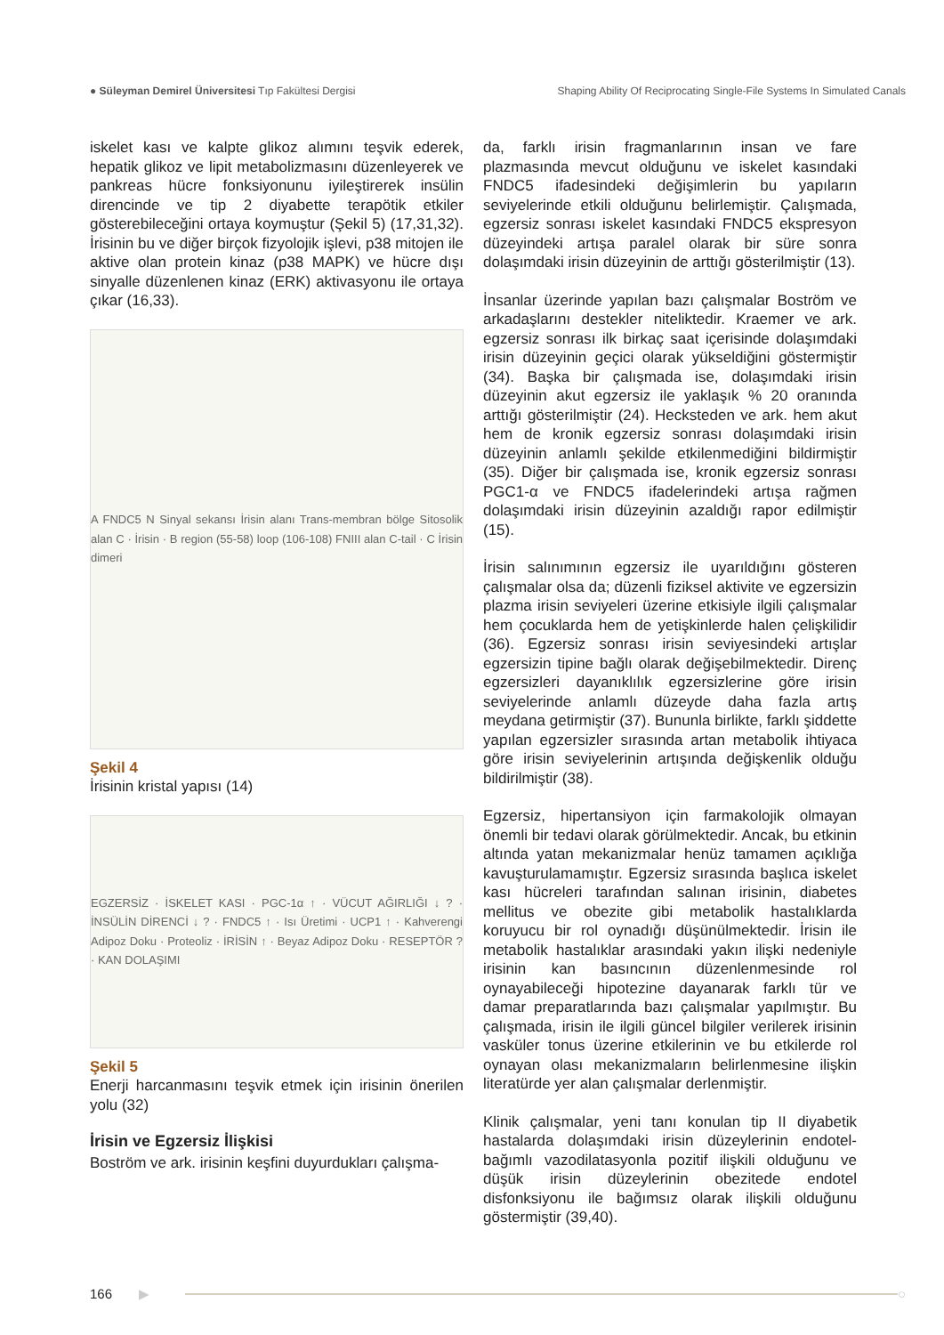● Süleyman Demirel Üniversitesi Tıp Fakültesi Dergisi
Shaping Ability Of Reciprocating Single-File Systems In Simulated Canals
iskelet kası ve kalpte glikoz alımını teşvik ederek, hepatik glikoz ve lipit metabolizmasını düzenleyerek ve pankreas hücre fonksiyonunu iyileştirerek insülin direncinde ve tip 2 diyabette terapötik etkiler gösterebileceğini ortaya koymuştur (Şekil 5) (17,31,32). İrisinin bu ve diğer birçok fizyolojik işlevi, p38 mitojen ile aktive olan protein kinaz (p38 MAPK) ve hücre dışı sinyalle düzenlenen kinaz (ERK) aktivasyonu ile ortaya çıkar (16,33).
A FNDC5 N Sinyal sekansı İrisin alanı Trans-membran bölge Sitosolik alan C · İrisin · B region (55-58) loop (106-108) FNIII alan C-tail · C İrisin dimeri
Şekil 4
İrisinin kristal yapısı (14)
EGZERSİZ · İSKELET KASI · PGC-1α ↑ · VÜCUT AĞIRLIĞI ↓ ? · İNSÜLİN DİRENCİ ↓ ? · FNDC5 ↑ · Isı Üretimi · UCP1 ↑ · Kahverengi Adipoz Doku · Proteoliz · İRİSİN ↑ · Beyaz Adipoz Doku · RESEPTÖR ? · KAN DOLAŞIMI
Şekil 5
Enerji harcanmasını teşvik etmek için irisinin önerilen yolu (32)
İrisin ve Egzersiz İlişkisi
Boström ve ark. irisinin keşfini duyurdukları çalışma-
da, farklı irisin fragmanlarının insan ve fare plazmasında mevcut olduğunu ve iskelet kasındaki FNDC5 ifadesindeki değişimlerin bu yapıların seviyelerinde etkili olduğunu belirlemiştir. Çalışmada, egzersiz sonrası iskelet kasındaki FNDC5 ekspresyon düzeyindeki artışa paralel olarak bir süre sonra dolaşımdaki irisin düzeyinin de arttığı gösterilmiştir (13).
İnsanlar üzerinde yapılan bazı çalışmalar Boström ve arkadaşlarını destekler niteliktedir. Kraemer ve ark. egzersiz sonrası ilk birkaç saat içerisinde dolaşımdaki irisin düzeyinin geçici olarak yükseldiğini göstermiştir (34). Başka bir çalışmada ise, dolaşımdaki irisin düzeyinin akut egzersiz ile yaklaşık % 20 oranında arttığı gösterilmiştir (24). Hecksteden ve ark. hem akut hem de kronik egzersiz sonrası dolaşımdaki irisin düzeyinin anlamlı şekilde etkilenmediğini bildirmiştir (35). Diğer bir çalışmada ise, kronik egzersiz sonrası PGC1-α ve FNDC5 ifadelerindeki artışa rağmen dolaşımdaki irisin düzeyinin azaldığı rapor edilmiştir (15).
İrisin salınımının egzersiz ile uyarıldığını gösteren çalışmalar olsa da; düzenli fiziksel aktivite ve egzersizin plazma irisin seviyeleri üzerine etkisiyle ilgili çalışmalar hem çocuklarda hem de yetişkinlerde halen çelişkilidir (36). Egzersiz sonrası irisin seviyesindeki artışlar egzersizin tipine bağlı olarak değişebilmektedir. Direnç egzersizleri dayanıklılık egzersizlerine göre irisin seviyelerinde anlamlı düzeyde daha fazla artış meydana getirmiştir (37). Bununla birlikte, farklı şiddette yapılan egzersizler sırasında artan metabolik ihtiyaca göre irisin seviyelerinin artışında değişkenlik olduğu bildirilmiştir (38).
Egzersiz, hipertansiyon için farmakolojik olmayan önemli bir tedavi olarak görülmektedir. Ancak, bu etkinin altında yatan mekanizmalar henüz tamamen açıklığa kavuşturulamamıştır. Egzersiz sırasında başlıca iskelet kası hücreleri tarafından salınan irisinin, diabetes mellitus ve obezite gibi metabolik hastalıklarda koruyucu bir rol oynadığı düşünülmektedir. İrisin ile metabolik hastalıklar arasındaki yakın ilişki nedeniyle irisinin kan basıncının düzenlenmesinde rol oynayabileceği hipotezine dayanarak farklı tür ve damar preparatlarında bazı çalışmalar yapılmıştır. Bu çalışmada, irisin ile ilgili güncel bilgiler verilerek irisinin vasküler tonus üzerine etkilerinin ve bu etkilerde rol oynayan olası mekanizmaların belirlenmesine ilişkin literatürde yer alan çalışmalar derlenmiştir.
Klinik çalışmalar, yeni tanı konulan tip II diyabetik hastalarda dolaşımdaki irisin düzeylerinin endotel-bağımlı vazodilatasyonla pozitif ilişkili olduğunu ve düşük irisin düzeylerinin obezitede endotel disfonksiyonu ile bağımsız olarak ilişkili olduğunu göstermiştir (39,40).
166 ▶ ○